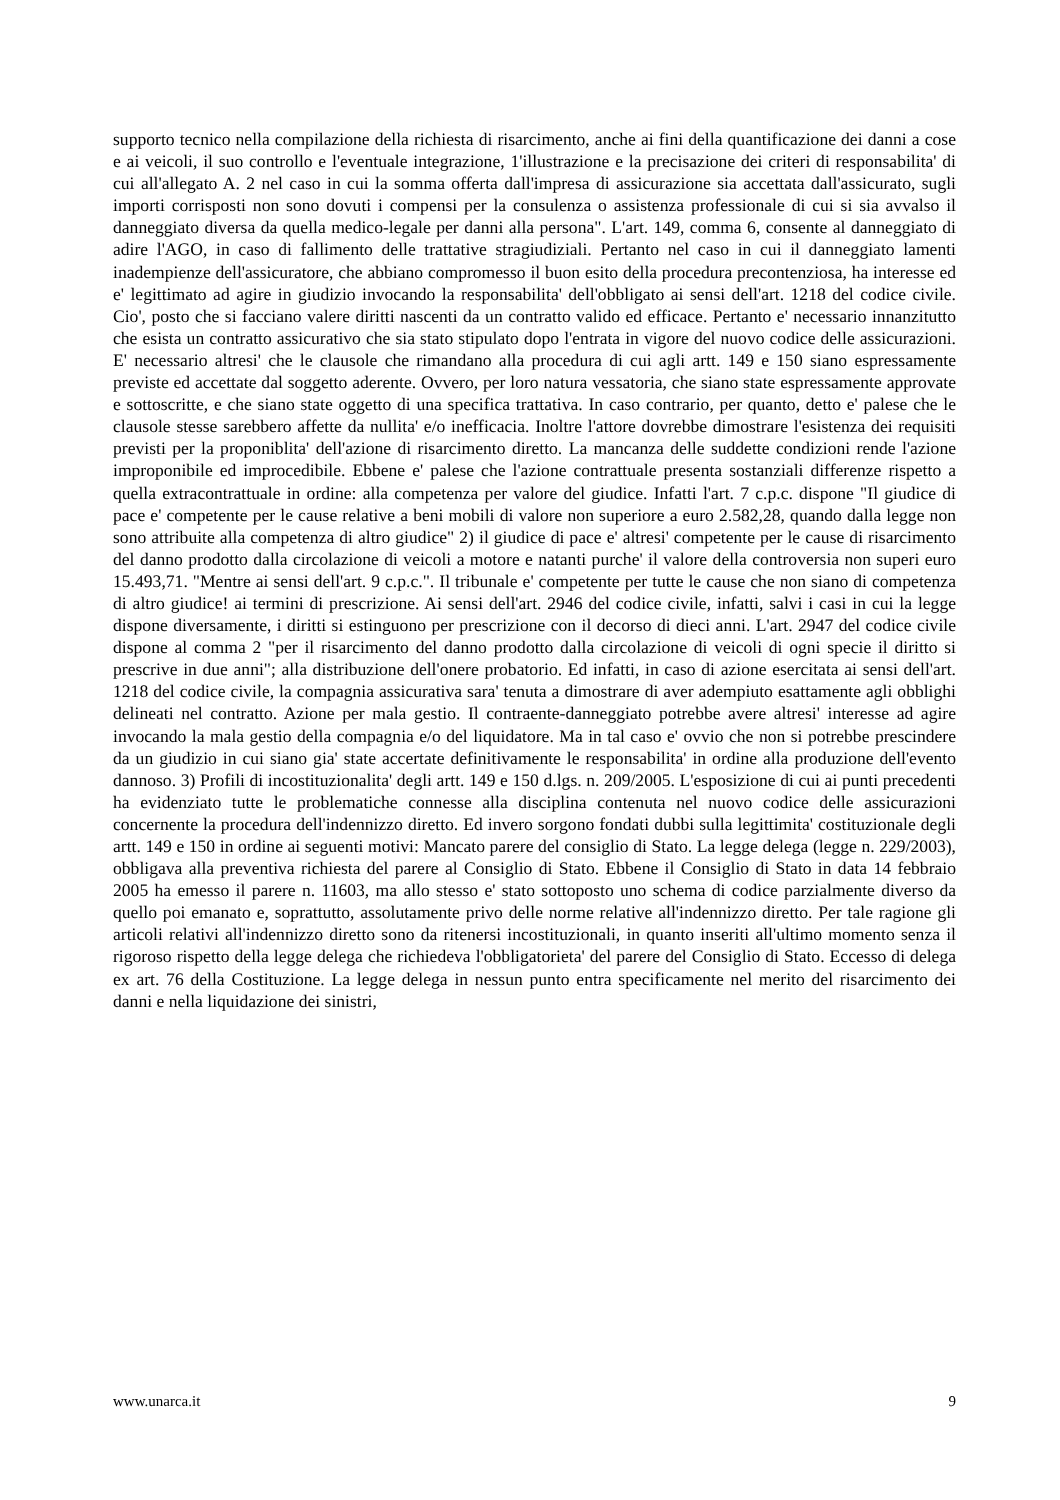supporto tecnico nella compilazione della richiesta di risarcimento, anche ai fini della quantificazione dei danni a cose e ai veicoli, il suo controllo e l'eventuale integrazione, 1'illustrazione e la precisazione dei criteri di responsabilita' di cui all'allegato A. 2 nel caso in cui la somma offerta dall'impresa di assicurazione sia accettata dall'assicurato, sugli importi corrisposti non sono dovuti i compensi per la consulenza o assistenza professionale di cui si sia avvalso il danneggiato diversa da quella medico-legale per danni alla persona". L'art. 149, comma 6, consente al danneggiato di adire l'AGO, in caso di fallimento delle trattative stragiudiziali. Pertanto nel caso in cui il danneggiato lamenti inadempienze dell'assicuratore, che abbiano compromesso il buon esito della procedura precontenziosa, ha interesse ed e' legittimato ad agire in giudizio invocando la responsabilita' dell'obbligato ai sensi dell'art. 1218 del codice civile. Cio', posto che si facciano valere diritti nascenti da un contratto valido ed efficace. Pertanto e' necessario innanzitutto che esista un contratto assicurativo che sia stato stipulato dopo l'entrata in vigore del nuovo codice delle assicurazioni. E' necessario altresi' che le clausole che rimandano alla procedura di cui agli artt. 149 e 150 siano espressamente previste ed accettate dal soggetto aderente. Ovvero, per loro natura vessatoria, che siano state espressamente approvate e sottoscritte, e che siano state oggetto di una specifica trattativa. In caso contrario, per quanto, detto e' palese che le clausole stesse sarebbero affette da nullita' e/o inefficacia. Inoltre l'attore dovrebbe dimostrare l'esistenza dei requisiti previsti per la proponiblita' dell'azione di risarcimento diretto. La mancanza delle suddette condizioni rende l'azione improponibile ed improcedibile. Ebbene e' palese che l'azione contrattuale presenta sostanziali differenze rispetto a quella extracontrattuale in ordine: alla competenza per valore del giudice. Infatti l'art. 7 c.p.c. dispone "Il giudice di pace e' competente per le cause relative a beni mobili di valore non superiore a euro 2.582,28, quando dalla legge non sono attribuite alla competenza di altro giudice" 2) il giudice di pace e' altresi' competente per le cause di risarcimento del danno prodotto dalla circolazione di veicoli a motore e natanti purche' il valore della controversia non superi euro 15.493,71. "Mentre ai sensi dell'art. 9 c.p.c.". Il tribunale e' competente per tutte le cause che non siano di competenza di altro giudice! ai termini di prescrizione. Ai sensi dell'art. 2946 del codice civile, infatti, salvi i casi in cui la legge dispone diversamente, i diritti si estinguono per prescrizione con il decorso di dieci anni. L'art. 2947 del codice civile dispone al comma 2 "per il risarcimento del danno prodotto dalla circolazione di veicoli di ogni specie il diritto si prescrive in due anni"; alla distribuzione dell'onere probatorio. Ed infatti, in caso di azione esercitata ai sensi dell'art. 1218 del codice civile, la compagnia assicurativa sara' tenuta a dimostrare di aver adempiuto esattamente agli obblighi delineati nel contratto. Azione per mala gestio. Il contraente-danneggiato potrebbe avere altresi' interesse ad agire invocando la mala gestio della compagnia e/o del liquidatore. Ma in tal caso e' ovvio che non si potrebbe prescindere da un giudizio in cui siano gia' state accertate definitivamente le responsabilita' in ordine alla produzione dell'evento dannoso. 3) Profili di incostituzionalita' degli artt. 149 e 150 d.lgs. n. 209/2005. L'esposizione di cui ai punti precedenti ha evidenziato tutte le problematiche connesse alla disciplina contenuta nel nuovo codice delle assicurazioni concernente la procedura dell'indennizzo diretto. Ed invero sorgono fondati dubbi sulla legittimita' costituzionale degli artt. 149 e 150 in ordine ai seguenti motivi: Mancato parere del consiglio di Stato. La legge delega (legge n. 229/2003), obbligava alla preventiva richiesta del parere al Consiglio di Stato. Ebbene il Consiglio di Stato in data 14 febbraio 2005 ha emesso il parere n. 11603, ma allo stesso e' stato sottoposto uno schema di codice parzialmente diverso da quello poi emanato e, soprattutto, assolutamente privo delle norme relative all'indennizzo diretto. Per tale ragione gli articoli relativi all'indennizzo diretto sono da ritenersi incostituzionali, in quanto inseriti all'ultimo momento senza il rigoroso rispetto della legge delega che richiedeva l'obbligatorieta' del parere del Consiglio di Stato. Eccesso di delega ex art. 76 della Costituzione. La legge delega in nessun punto entra specificamente nel merito del risarcimento dei danni e nella liquidazione dei sinistri,
www.unarca.it 9